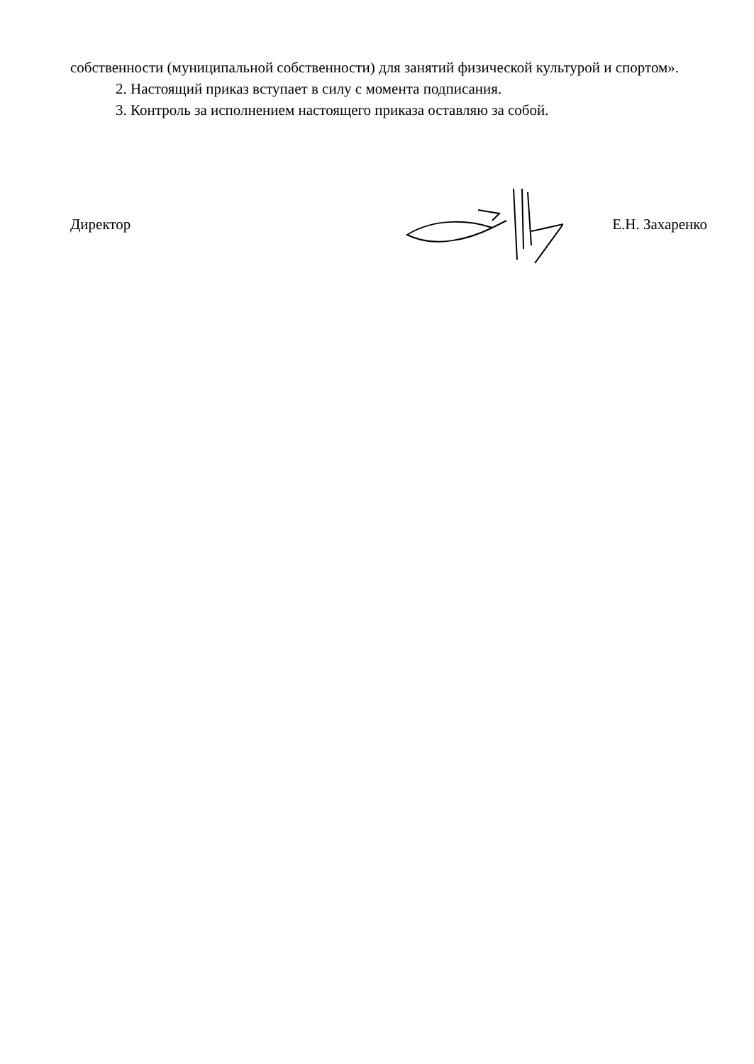собственности (муниципальной собственности) для занятий физической культурой и спортом».
2. Настоящий приказ вступает в силу с момента подписания.
3. Контроль за исполнением настоящего приказа оставляю за собой.
Директор Е.Н. Захаренко